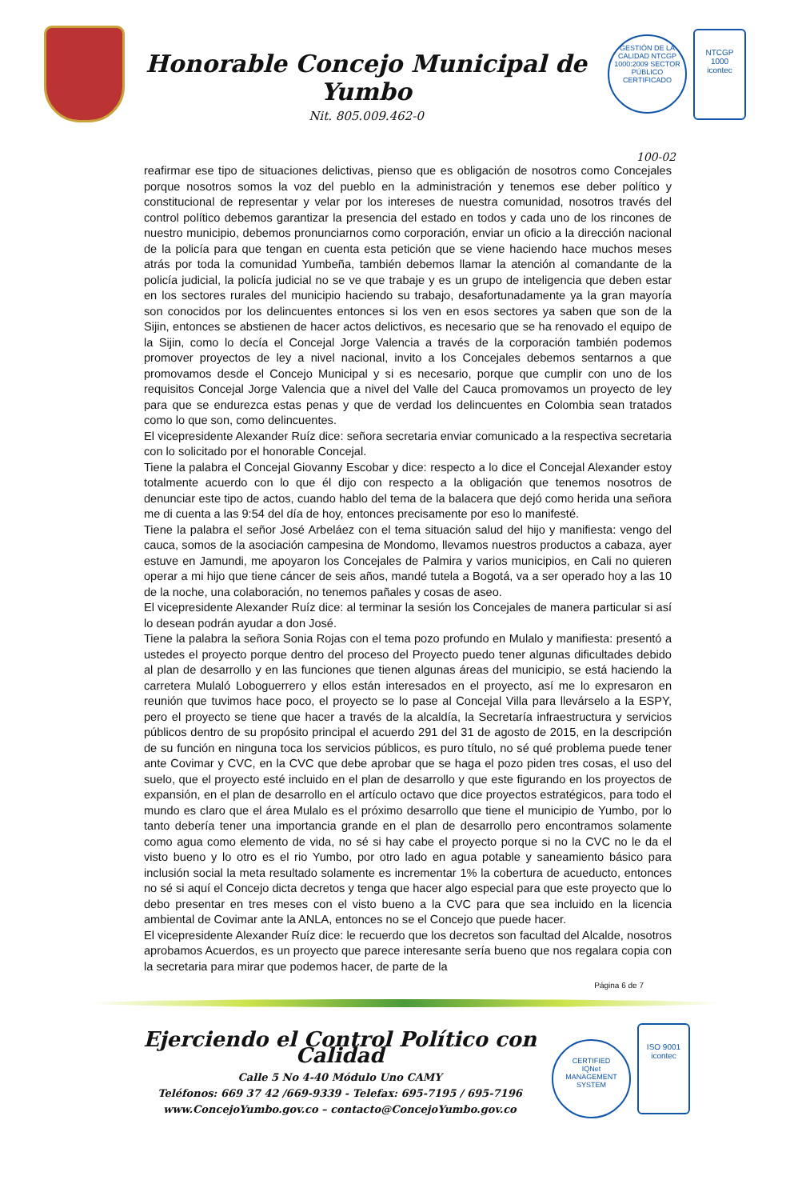Honorable Concejo Municipal de Yumbo
Nit. 805.009.462-0
GESTIÓN DE LA CALIDAD NTCGP 1000:2009 SECTOR PÚBLICO
CERTIFICADO
NTCGP
1000
icontec
100-02
reafirmar ese tipo de situaciones delictivas, pienso que es obligación de nosotros como Concejales porque nosotros somos la voz del pueblo en la administración y tenemos ese deber político y constitucional de representar y velar por los intereses de nuestra comunidad, nosotros través del control político debemos garantizar la presencia del estado en todos y cada uno de los rincones de nuestro municipio, debemos pronunciarnos como corporación, enviar un oficio a la dirección nacional de la policía para que tengan en cuenta esta petición que se viene haciendo hace muchos meses atrás por toda la comunidad Yumbeña, también debemos llamar la atención al comandante de la policía judicial, la policía judicial no se ve que trabaje y es un grupo de inteligencia que deben estar en los sectores rurales del municipio haciendo su trabajo, desafortunadamente ya la gran mayoría son conocidos por los delincuentes entonces si los ven en esos sectores ya saben que son de la Sijin, entonces se abstienen de hacer actos delictivos, es necesario que se ha renovado el equipo de la Sijin, como lo decía el Concejal Jorge Valencia a través de la corporación también podemos promover proyectos de ley a nivel nacional, invito a los Concejales debemos sentarnos a que promovamos desde el Concejo Municipal y si es necesario, porque que cumplir con uno de los requisitos Concejal Jorge Valencia que a nivel del Valle del Cauca promovamos un proyecto de ley para que se endurezca estas penas y que de verdad los delincuentes en Colombia sean tratados como lo que son, como delincuentes.
El vicepresidente Alexander Ruíz dice: señora secretaria enviar comunicado a la respectiva secretaria con lo solicitado por el honorable Concejal.
Tiene la palabra el Concejal Giovanny Escobar y dice: respecto a lo dice el Concejal Alexander estoy totalmente acuerdo con lo que él dijo con respecto a la obligación que tenemos nosotros de denunciar este tipo de actos, cuando hablo del tema de la balacera que dejó como herida una señora me di cuenta a las 9:54 del día de hoy, entonces precisamente por eso lo manifesté.
Tiene la palabra el señor José Arbeláez con el tema situación salud del hijo y manifiesta: vengo del cauca, somos de la asociación campesina de Mondomo, llevamos nuestros productos a cabaza, ayer estuve en Jamundi, me apoyaron los Concejales de Palmira y varios municipios, en Cali no quieren operar a mi hijo que tiene cáncer de seis años, mandé tutela a Bogotá, va a ser operado hoy a las 10 de la noche, una colaboración, no tenemos pañales y cosas de aseo.
El vicepresidente Alexander Ruíz dice: al terminar la sesión los Concejales de manera particular si así lo desean podrán ayudar a don José.
Tiene la palabra la señora Sonia Rojas con el tema pozo profundo en Mulalo y manifiesta: presentó a ustedes el proyecto porque dentro del proceso del Proyecto puedo tener algunas dificultades debido al plan de desarrollo y en las funciones que tienen algunas áreas del municipio, se está haciendo la carretera Mulaló Loboguerrero y ellos están interesados en el proyecto, así me lo expresaron en reunión que tuvimos hace poco, el proyecto se lo pase al Concejal Villa para llevárselo a la ESPY, pero el proyecto se tiene que hacer a través de la alcaldía, la Secretaría infraestructura y servicios públicos dentro de su propósito principal el acuerdo 291 del 31 de agosto de 2015, en la descripción de su función en ninguna toca los servicios públicos, es puro título, no sé qué problema puede tener ante Covimar y CVC, en la CVC que debe aprobar que se haga el pozo piden tres cosas, el uso del suelo, que el proyecto esté incluido en el plan de desarrollo y que este figurando en los proyectos de expansión, en el plan de desarrollo en el artículo octavo que dice proyectos estratégicos, para todo el mundo es claro que el área Mulalo es el próximo desarrollo que tiene el municipio de Yumbo, por lo tanto debería tener una importancia grande en el plan de desarrollo pero encontramos solamente como agua como elemento de vida, no sé si hay cabe el proyecto porque si no la CVC no le da el visto bueno y lo otro es el rio Yumbo, por otro lado en agua potable y saneamiento básico para inclusión social la meta resultado solamente es incrementar 1% la cobertura de acueducto, entonces no sé si aquí el Concejo dicta decretos y tenga que hacer algo especial para que este proyecto que lo debo presentar en tres meses con el visto bueno a la CVC para que sea incluido en la licencia ambiental de Covimar ante la ANLA, entonces no se el Concejo que puede hacer.
El vicepresidente Alexander Ruíz dice: le recuerdo que los decretos son facultad del Alcalde, nosotros aprobamos Acuerdos, es un proyecto que parece interesante sería bueno que nos regalara copia con la secretaria para mirar que podemos hacer, de parte de la
Página 6 de 7
Ejerciendo el Control Político con Calidad
Calle 5 No 4-40 Módulo Uno CAMY
Teléfonos: 669 37 42 /669-9339 - Telefax: 695-7195 / 695-7196
www.ConcejoYumbo.gov.co – contacto@ConcejoYumbo.gov.co
CERTIFIED
IQNet
MANAGEMENT SYSTEM
ISO 9001
icontec